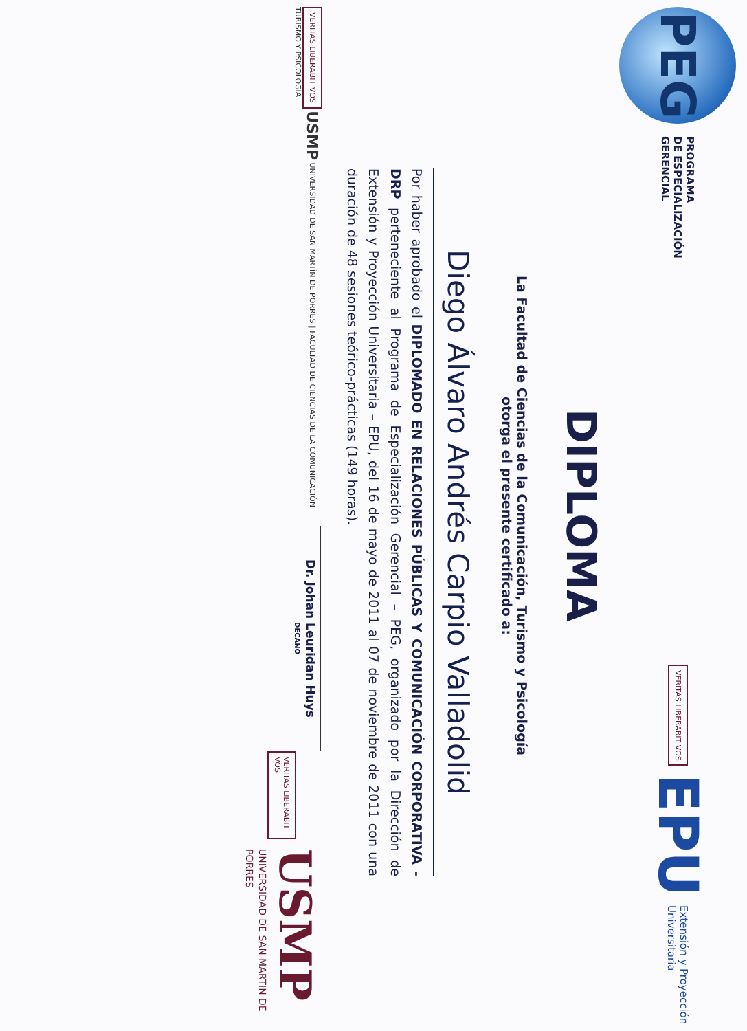PEG
PROGRAMA
DE ESPECIALIZACIÓN
GERENCIAL
VERITAS LIBERABIT VOS
EPU Extensión y Proyección
Universitaria
DIPLOMA
La Facultad de Ciencias de la Comunicación, Turismo y Psicología
otorga el presente certificado a:
Diego Álvaro Andrés Carpio Valladolid
Por haber aprobado el DIPLOMADO EN RELACIONES PÚBLICAS Y COMUNICACIÓN CORPORATIVA - DRP perteneciente al Programa de Especialización Gerencial – PEG, organizado por la Dirección de Extensión y Proyección Universitaria – EPU, del 16 de mayo de 2011 al 07 de noviembre de 2011 con una duración de 48 sesiones teórico-prácticas (149 horas).
VERITAS LIBERABIT VOS USMP UNIVERSIDAD DE SAN MARTÍN DE PORRES | FACULTAD DE CIENCIAS DE LA COMUNICACIÓN TURISMO Y PSICOLOGÍA
Dr. Johan Leuridan Huys
DECANO
VERITAS LIBERABIT VOS
USMP
UNIVERSIDAD DE SAN MARTIN DE PORRES